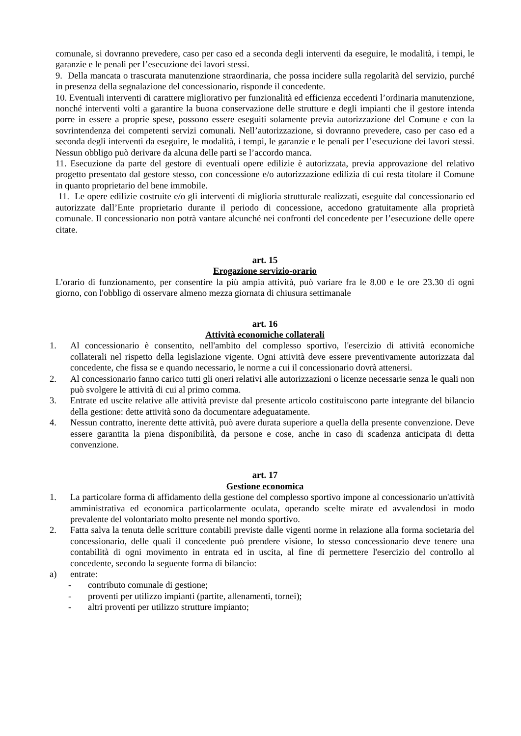comunale, si dovranno prevedere, caso per caso ed a seconda degli interventi da eseguire, le modalità, i tempi, le garanzie e le penali per l’esecuzione dei lavori stessi.
9. Della mancata o trascurata manutenzione straordinaria, che possa incidere sulla regolarità del servizio, purché in presenza della segnalazione del concessionario, risponde il concedente.
10. Eventuali interventi di carattere migliorativo per funzionalità ed efficienza eccedenti l’ordinaria manutenzione, nonché interventi volti a garantire la buona conservazione delle strutture e degli impianti che il gestore intenda porre in essere a proprie spese, possono essere eseguiti solamente previa autorizzazione del Comune e con la sovrintendenza dei competenti servizi comunali. Nell’autorizzazione, si dovranno prevedere, caso per caso ed a seconda degli interventi da eseguire, le modalità, i tempi, le garanzie e le penali per l’esecuzione dei lavori stessi. Nessun obbligo può derivare da alcuna delle parti se l’accordo manca.
11. Esecuzione da parte del gestore di eventuali opere edilizie è autorizzata, previa approvazione del relativo progetto presentato dal gestore stesso, con concessione e/o autorizzazione edilizia di cui resta titolare il Comune in quanto proprietario del bene immobile.
11. Le opere edilizie costruite e/o gli interventi di miglioria strutturale realizzati, eseguite dal concessionario ed autorizzate dall’Ente proprietario durante il periodo di concessione, accedono gratuitamente alla proprietà comunale. Il concessionario non potrà vantare alcunché nei confronti del concedente per l’esecuzione delle opere citate.
art. 15
Erogazione servizio-orario
L'orario di funzionamento, per consentire la più ampia attività, può variare fra le 8.00 e le ore 23.30 di ogni giorno, con l'obbligo di osservare almeno mezza giornata di chiusura settimanale
art. 16
Attività economiche collaterali
1. Al concessionario è consentito, nell'ambito del complesso sportivo, l'esercizio di attività economiche collaterali nel rispetto della legislazione vigente. Ogni attività deve essere preventivamente autorizzata dal concedente, che fissa se e quando necessario, le norme a cui il concessionario dovrà attenersi.
2. Al concessionario fanno carico tutti gli oneri relativi alle autorizzazioni o licenze necessarie senza le quali non può svolgere le attività di cui al primo comma.
3. Entrate ed uscite relative alle attività previste dal presente articolo costituiscono parte integrante del bilancio della gestione: dette attività sono da documentare adeguatamente.
4. Nessun contratto, inerente dette attività, può avere durata superiore a quella della presente convenzione. Deve essere garantita la piena disponibilità, da persone e cose, anche in caso di scadenza anticipata di detta convenzione.
art. 17
Gestione economica
1. La particolare forma di affidamento della gestione del complesso sportivo impone al concessionario un'attività amministrativa ed economica particolarmente oculata, operando scelte mirate ed avvalendosi in modo prevalente del volontariato molto presente nel mondo sportivo.
2. Fatta salva la tenuta delle scritture contabili previste dalle vigenti norme in relazione alla forma societaria del concessionario, delle quali il concedente può prendere visione, lo stesso concessionario deve tenere una contabilità di ogni movimento in entrata ed in uscita, al fine di permettere l'esercizio del controllo al concedente, secondo la seguente forma di bilancio:
a) entrate:
- contributo comunale di gestione;
- proventi per utilizzo impianti (partite, allenamenti, tornei);
- altri proventi per utilizzo strutture impianto;